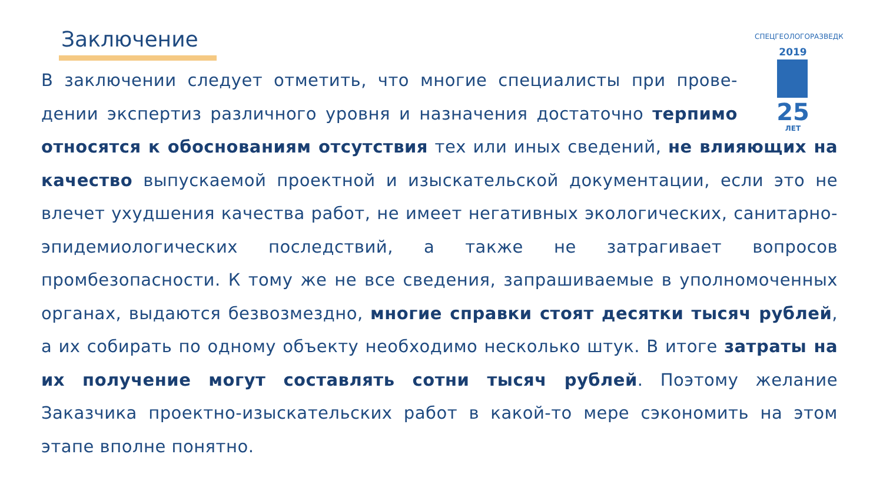Заключение
СПЕЦГЕОЛОГОРАЗВЕДКА
2019
25
ЛЕТ
В заключении следует отметить, что многие специалисты при прове-дении экспертиз различного уровня и назначения достаточно терпимо относятся к обоснованиям отсутствия тех или иных сведений, не влияющих на качество выпускаемой проектной и изыскательской документации, если это не влечет ухудшения качества работ, не имеет негативных экологических, санитарно-эпидемиологических последствий, а также не затрагивает вопросов промбезопасности. К тому же не все сведения, запрашиваемые в уполномоченных органах, выдаются безвозмездно, многие справки стоят десятки тысяч рублей, а их собирать по одному объекту необходимо несколько штук. В итоге затраты на их получение могут составлять сотни тысяч рублей. Поэтому желание Заказчика проектно-изыскательских работ в какой-то мере сэкономить на этом этапе вполне понятно.